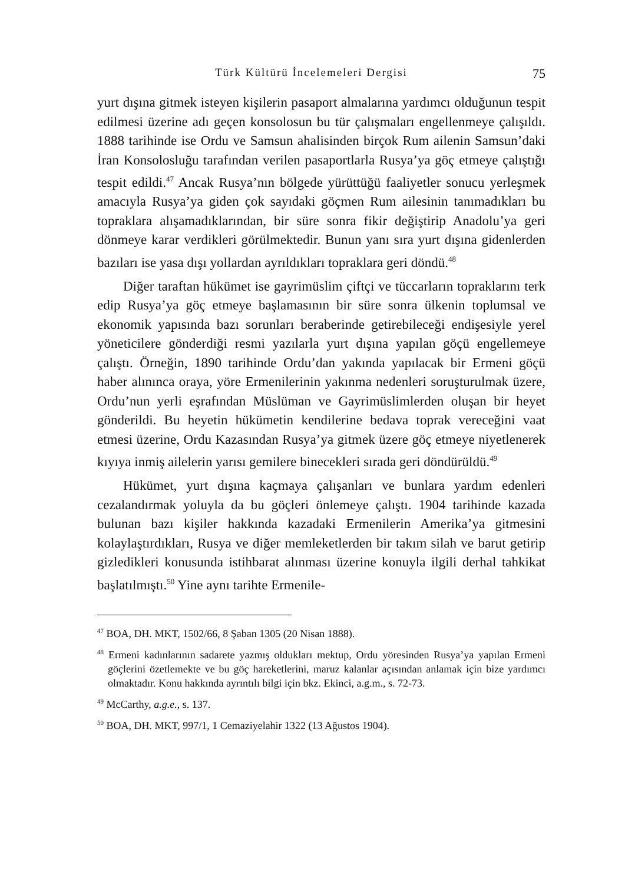Türk Kültürü İncelemeleri Dergisi 75
yurt dışına gitmek isteyen kişilerin pasaport almalarına yardımcı olduğunun tespit edilmesi üzerine adı geçen konsolosun bu tür çalışmaları engellenmeye çalışıldı. 1888 tarihinde ise Ordu ve Samsun ahalisinden birçok Rum ailenin Samsun’daki İran Konsolosluğu tarafından verilen pasaportlarla Rusya’ya göç etmeye çalıştığı tespit edildi.<sup>47</sup> Ancak Rusya’nın bölgede yürüttüğü faaliyetler sonucu yerleşmek amacıyla Rusya’ya giden çok sayıdaki göçmen Rum ailesinin tanımadıkları bu topraklara alışamadıklarından, bir süre sonra fikir değiştirip Anadolu’ya geri dönmeye karar verdikleri görülmektedir. Bunun yanı sıra yurt dışına gidenlerden bazıları ise yasa dışı yollardan ayrıldıkları topraklara geri döndü.<sup>48</sup>
Diğer taraftan hükümet ise gayrimüslim çiftçi ve tüccarların topraklarını terk edip Rusya’ya göç etmeye başlamasının bir süre sonra ülkenin toplumsal ve ekonomik yapısında bazı sorunları beraberinde getirebileceği endişesiyle yerel yöneticilere gönderdiği resmi yazılarla yurt dışına yapılan göçü engellemeye çalıştı. Örneğin, 1890 tarihinde Ordu’dan yakında yapılacak bir Ermeni göçü haber alınınca oraya, yöre Ermenilerinin yakınma nedenleri soruşturulmak üzere, Ordu’nun yerli eşrafından Müslüman ve Gayrimüslimlerden oluşan bir heyet gönderildi. Bu heyetin hükümetin kendilerine bedava toprak vereceğini vaat etmesi üzerine, Ordu Kazasından Rusya’ya gitmek üzere göç etmeye niyetlenerek kıyıya inmiş ailelerin yarısı gemilere binecekleri sırada geri döndürüldü.<sup>49</sup>
Hükümet, yurt dışına kaçmaya çalışanları ve bunlara yardım edenleri cezalandırmak yoluyla da bu göçleri önlemeye çalıştı. 1904 tarihinde kazada bulunan bazı kişiler hakkında kazadaki Ermenilerin Amerika’ya gitmesini kolaylaştırdıkları, Rusya ve diğer memleketlerden bir takım silah ve barut getirip gizledikleri konusunda istihbarat alınması üzerine konuyla ilgili derhal tahkikat başlatılmıştı.<sup>50</sup> Yine aynı tarihte Ermenile-
<sup>47</sup> BOA, DH. MKT, 1502/66, 8 Şaban 1305 (20 Nisan 1888).
<sup>48</sup> Ermeni kadınlarının sadarete yazmış oldukları mektup, Ordu yöresinden Rusya’ya yapılan Ermeni göçlerini özetlemekte ve bu göç hareketlerini, maruz kalanlar açısından anlamak için bize yardımcı olmaktadır. Konu hakkında ayrıntılı bilgi için bkz. Ekinci, a.g.m., s. 72-73.
<sup>49</sup> McCarthy, a.g.e., s. 137.
<sup>50</sup> BOA, DH. MKT, 997/1, 1 Cemaziyelahir 1322 (13 Ağustos 1904).